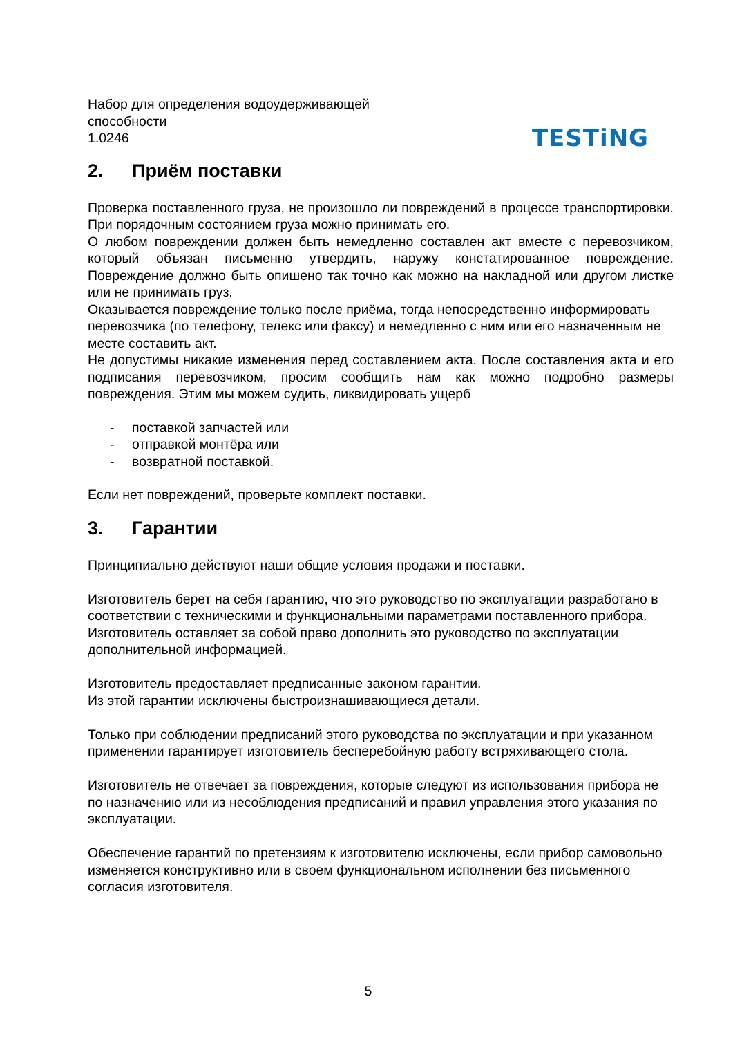Набор для определения водоудерживающей
способности
1.0246
TESTiNG
2. Приём поставки
Проверка поставленного груза, не произошло ли повреждений в процессе транспортировки. При порядочным состоянием груза можно принимать его.
О любом повреждении должен быть немедленно составлен акт вместе с перевозчиком, который объязан письменно утвердить, наружу констатированное повреждение. Повреждение должно быть опишено так точно как можно на накладной или другом листке или не принимать груз.
Оказывается повреждение только после приёма, тогда непосредственно информировать перевозчика (по телефону, телекс или факсу) и немедленно с ним или его назначенным не месте составить акт.
Не допустимы никакие изменения перед составлением акта. После составления акта и его подписания перевозчиком, просим сообщить нам как можно подробно размеры повреждения. Этим мы можем судить, ликвидировать ущерб
- поставкой запчастей или
- отправкой монтёра или
- возвратной поставкой.
Если нет повреждений, проверьте комплект поставки.
3. Гарантии
Принципиально действуют наши общие условия продажи и поставки.
Изготовитель берет на себя гарантию, что это руководство по эксплуатации разработано в соответствии с техническими и функциональными параметрами поставленного прибора.
Изготовитель оставляет за собой право дополнить это руководство по эксплуатации дополнительной информацией.
Изготовитель предоставляет предписанные законом гарантии.
Из этой гарантии исключены быстроизнашивающиеся детали.
Только при соблюдении предписаний этого руководства по эксплуатации и при указанном применении гарантирует изготовитель бесперебойную работу встряхивающего стола.
Изготовитель не отвечает за повреждения, которые следуют из использования прибора не по назначению или из несоблюдения предписаний и правил управления этого указания по эксплуатации.
Обеспечение гарантий по претензиям к изготовителю исключены, если прибор самовольно изменяется конструктивно или в своем функциональном исполнении без письменного согласия изготовителя.
5